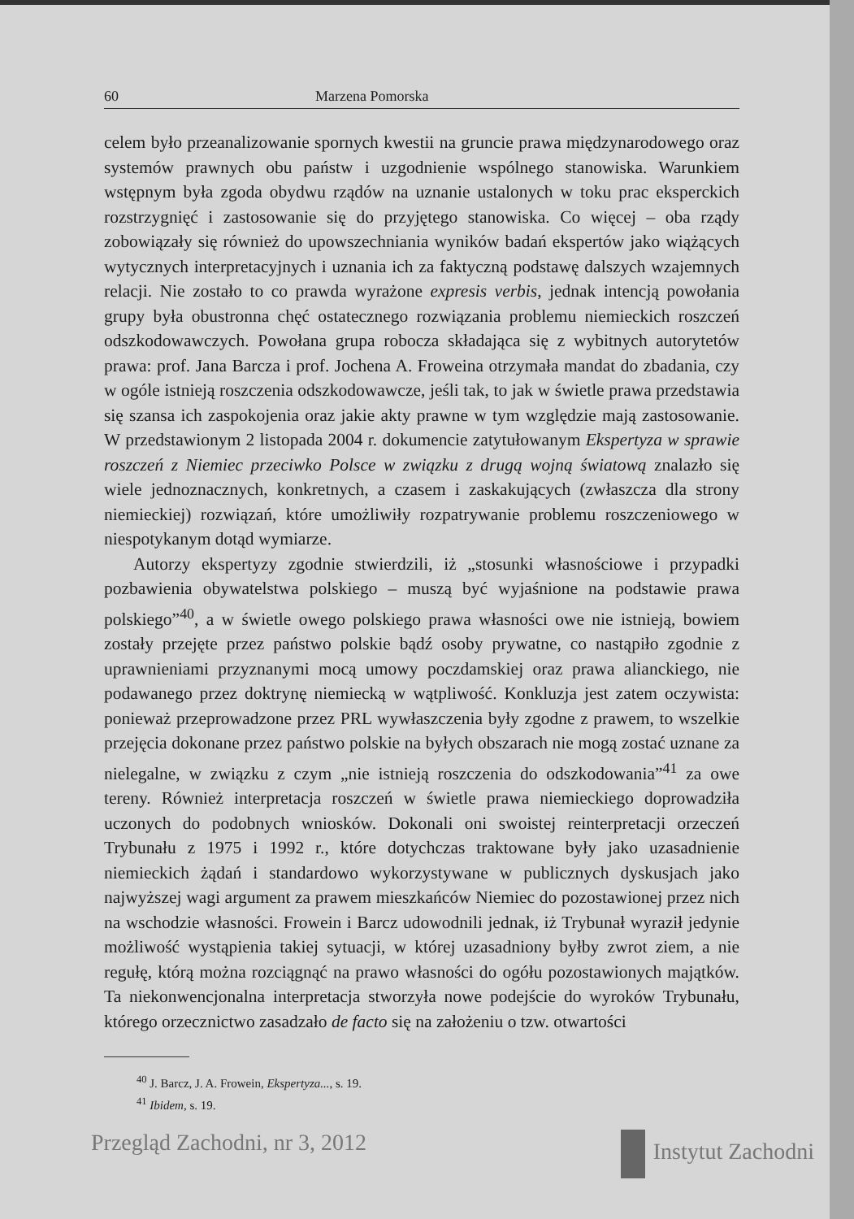60 Marzena Pomorska
celem było przeanalizowanie spornych kwestii na gruncie prawa międzynarodowego oraz systemów prawnych obu państw i uzgodnienie wspólnego stanowiska. Warunkiem wstępnym była zgoda obydwu rządów na uznanie ustalonych w toku prac eksperckich rozstrzygnięć i zastosowanie się do przyjętego stanowiska. Co więcej – oba rządy zobowiązały się również do upowszechniania wyników badań ekspertów jako wiążących wytycznych interpretacyjnych i uznania ich za faktyczną podstawę dalszych wzajemnych relacji. Nie zostało to co prawda wyrażone expresis verbis, jednak intencją powołania grupy była obustronna chęć ostatecznego rozwiązania problemu niemieckich roszczeń odszkodowawczych. Powołana grupa robocza składająca się z wybitnych autorytetów prawa: prof. Jana Barcza i prof. Jochena A. Froweina otrzymała mandat do zbadania, czy w ogóle istnieją roszczenia odszkodowawcze, jeśli tak, to jak w świetle prawa przedstawia się szansa ich zaspokojenia oraz jakie akty prawne w tym względzie mają zastosowanie. W przedstawionym 2 listopada 2004 r. dokumencie zatytułowanym Ekspertyza w sprawie roszczeń z Niemiec przeciwko Polsce w związku z drugą wojną światową znalazło się wiele jednoznacznych, konkretnych, a czasem i zaskakujących (zwłaszcza dla strony niemieckiej) rozwiązań, które umożliwiły rozpatrywanie problemu roszczeniowego w niespotykanym dotąd wymiarze.
Autorzy ekspertyzy zgodnie stwierdzili, iż „stosunki własnościowe i przypadki pozbawienia obywatelstwa polskiego – muszą być wyjaśnione na podstawie prawa polskiego”<sup>40</sup>, a w świetle owego polskiego prawa własności owe nie istnieją, bowiem zostały przejęte przez państwo polskie bądź osoby prywatne, co nastąpiło zgodnie z uprawnieniami przyznanymi mocą umowy poczdamskiej oraz prawa alianckiego, nie podawanego przez doktrynę niemiecką w wątpliwość. Konkluzja jest zatem oczywista: ponieważ przeprowadzone przez PRL wywłaszczenia były zgodne z prawem, to wszelkie przejęcia dokonane przez państwo polskie na byłych obszarach nie mogą zostać uznane za nielegalne, w związku z czym „nie istnieją roszczenia do odszkodowania”<sup>41</sup> za owe tereny. Również interpretacja roszczeń w świetle prawa niemieckiego doprowadziła uczonych do podobnych wniosków. Dokonali oni swoistej reinterpretacji orzeczeń Trybunału z 1975 i 1992 r., które dotychczas traktowane były jako uzasadnienie niemieckich żądań i standardowo wykorzystywane w publicznych dyskusjach jako najwyższej wagi argument za prawem mieszkańców Niemiec do pozostawionej przez nich na wschodzie własności. Frowein i Barcz udowodnili jednak, iż Trybunał wyraził jedynie możliwość wystąpienia takiej sytuacji, w której uzasadniony byłby zwrot ziem, a nie regułę, którą można rozciągnąć na prawo własności do ogółu pozostawionych majątków. Ta niekonwencjonalna interpretacja stworzyła nowe podejście do wyroków Trybunału, którego orzecznictwo zasadzało de facto się na założeniu o tzw. otwartości
<sup>40</sup> J. Barcz, J. A. Frowein, Ekspertyza..., s. 19.
<sup>41</sup> Ibidem, s. 19.
Przegląd Zachodni, nr 3, 2012 Instytut Zachodni